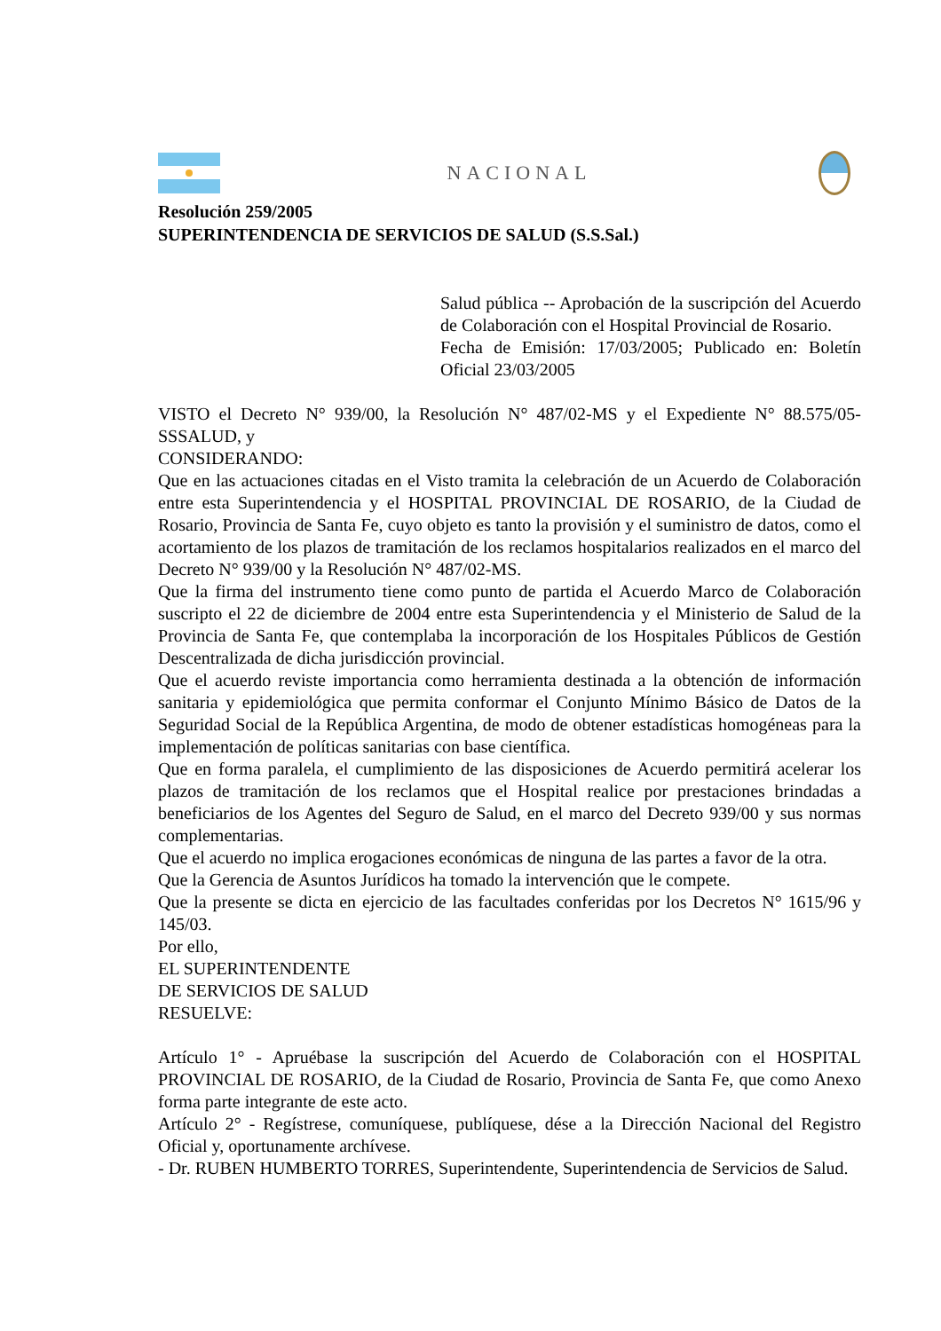NACIONAL
Resolución 259/2005
SUPERINTENDENCIA DE SERVICIOS DE SALUD (S.S.Sal.)
Salud pública -- Aprobación de la suscripción del Acuerdo de Colaboración con el Hospital Provincial de Rosario.
Fecha de Emisión: 17/03/2005; Publicado en: Boletín Oficial 23/03/2005
VISTO el Decreto N° 939/00, la Resolución N° 487/02-MS y el Expediente N° 88.575/05-SSSALUD, y
CONSIDERANDO:
Que en las actuaciones citadas en el Visto tramita la celebración de un Acuerdo de Colaboración entre esta Superintendencia y el HOSPITAL PROVINCIAL DE ROSARIO, de la Ciudad de Rosario, Provincia de Santa Fe, cuyo objeto es tanto la provisión y el suministro de datos, como el acortamiento de los plazos de tramitación de los reclamos hospitalarios realizados en el marco del Decreto N° 939/00 y la Resolución N° 487/02-MS.
Que la firma del instrumento tiene como punto de partida el Acuerdo Marco de Colaboración suscripto el 22 de diciembre de 2004 entre esta Superintendencia y el Ministerio de Salud de la Provincia de Santa Fe, que contemplaba la incorporación de los Hospitales Públicos de Gestión Descentralizada de dicha jurisdicción provincial.
Que el acuerdo reviste importancia como herramienta destinada a la obtención de información sanitaria y epidemiológica que permita conformar el Conjunto Mínimo Básico de Datos de la Seguridad Social de la República Argentina, de modo de obtener estadísticas homogéneas para la implementación de políticas sanitarias con base científica.
Que en forma paralela, el cumplimiento de las disposiciones de Acuerdo permitirá acelerar los plazos de tramitación de los reclamos que el Hospital realice por prestaciones brindadas a beneficiarios de los Agentes del Seguro de Salud, en el marco del Decreto 939/00 y sus normas complementarias.
Que el acuerdo no implica erogaciones económicas de ninguna de las partes a favor de la otra.
Que la Gerencia de Asuntos Jurídicos ha tomado la intervención que le compete.
Que la presente se dicta en ejercicio de las facultades conferidas por los Decretos N° 1615/96 y 145/03.
Por ello,
EL SUPERINTENDENTE
DE SERVICIOS DE SALUD
RESUELVE:
Artículo 1° - Apruébase la suscripción del Acuerdo de Colaboración con el HOSPITAL PROVINCIAL DE ROSARIO, de la Ciudad de Rosario, Provincia de Santa Fe, que como Anexo forma parte integrante de este acto.
Artículo 2° - Regístrese, comuníquese, publíquese, dése a la Dirección Nacional del Registro Oficial y, oportunamente archívese.
- Dr. RUBEN HUMBERTO TORRES, Superintendente, Superintendencia de Servicios de Salud.